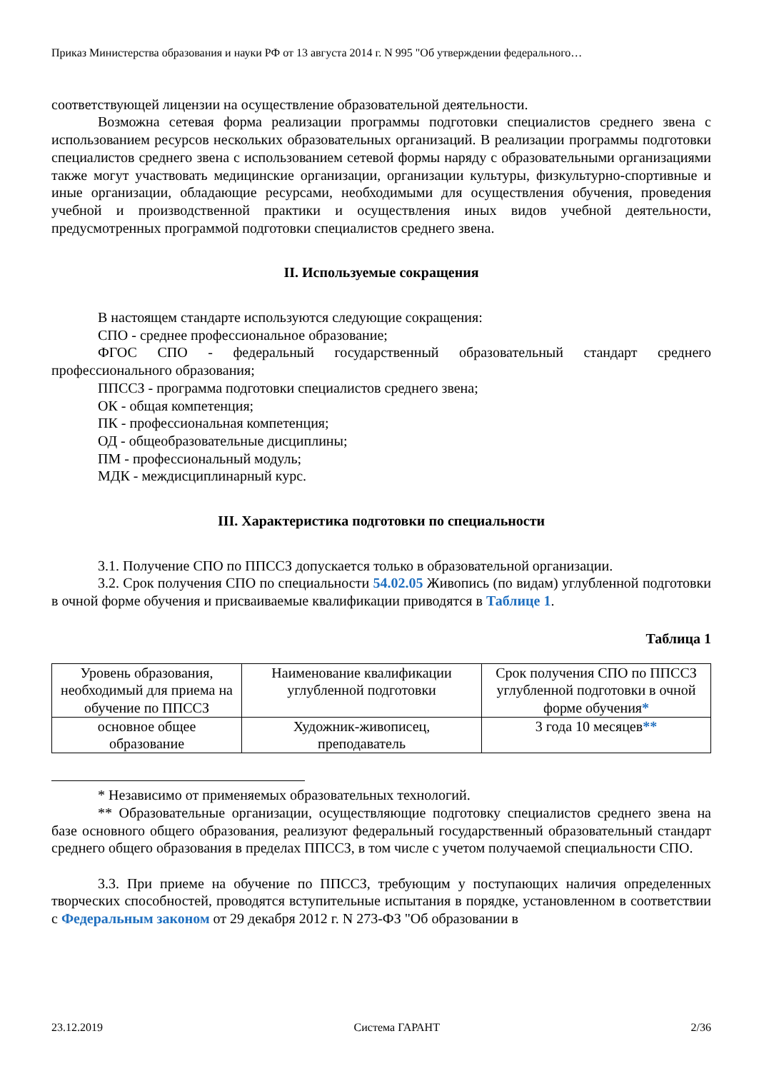Приказ Министерства образования и науки РФ от 13 августа 2014 г. N 995 "Об утверждении федерального…
соответствующей лицензии на осуществление образовательной деятельности.
Возможна сетевая форма реализации программы подготовки специалистов среднего звена с использованием ресурсов нескольких образовательных организаций. В реализации программы подготовки специалистов среднего звена с использованием сетевой формы наряду с образовательными организациями также могут участвовать медицинские организации, организации культуры, физкультурно-спортивные и иные организации, обладающие ресурсами, необходимыми для осуществления обучения, проведения учебной и производственной практики и осуществления иных видов учебной деятельности, предусмотренных программой подготовки специалистов среднего звена.
II. Используемые сокращения
В настоящем стандарте используются следующие сокращения:
СПО - среднее профессиональное образование;
ФГОС СПО - федеральный государственный образовательный стандарт среднего профессионального образования;
ППССЗ - программа подготовки специалистов среднего звена;
ОК - общая компетенция;
ПК - профессиональная компетенция;
ОД - общеобразовательные дисциплины;
ПМ - профессиональный модуль;
МДК - междисциплинарный курс.
III. Характеристика подготовки по специальности
3.1. Получение СПО по ППССЗ допускается только в образовательной организации.
3.2. Срок получения СПО по специальности 54.02.05 Живопись (по видам) углубленной подготовки в очной форме обучения и присваиваемые квалификации приводятся в Таблице 1.
Таблица 1
| Уровень образования, необходимый для приема на обучение по ППССЗ | Наименование квалификации углубленной подготовки | Срок получения СПО по ППССЗ углубленной подготовки в очной форме обучения * |
| основное общее образование | Художник-живописец, преподаватель | 3 года 10 месяцев ** |
* Независимо от применяемых образовательных технологий.
** Образовательные организации, осуществляющие подготовку специалистов среднего звена на базе основного общего образования, реализуют федеральный государственный образовательный стандарт среднего общего образования в пределах ППССЗ, в том числе с учетом получаемой специальности СПО.
3.3. При приеме на обучение по ППССЗ, требующим у поступающих наличия определенных творческих способностей, проводятся вступительные испытания в порядке, установленном в соответствии с Федеральным законом от 29 декабря 2012 г. N 273-ФЗ "Об образовании в
23.12.2019 Система ГАРАНТ 2/36